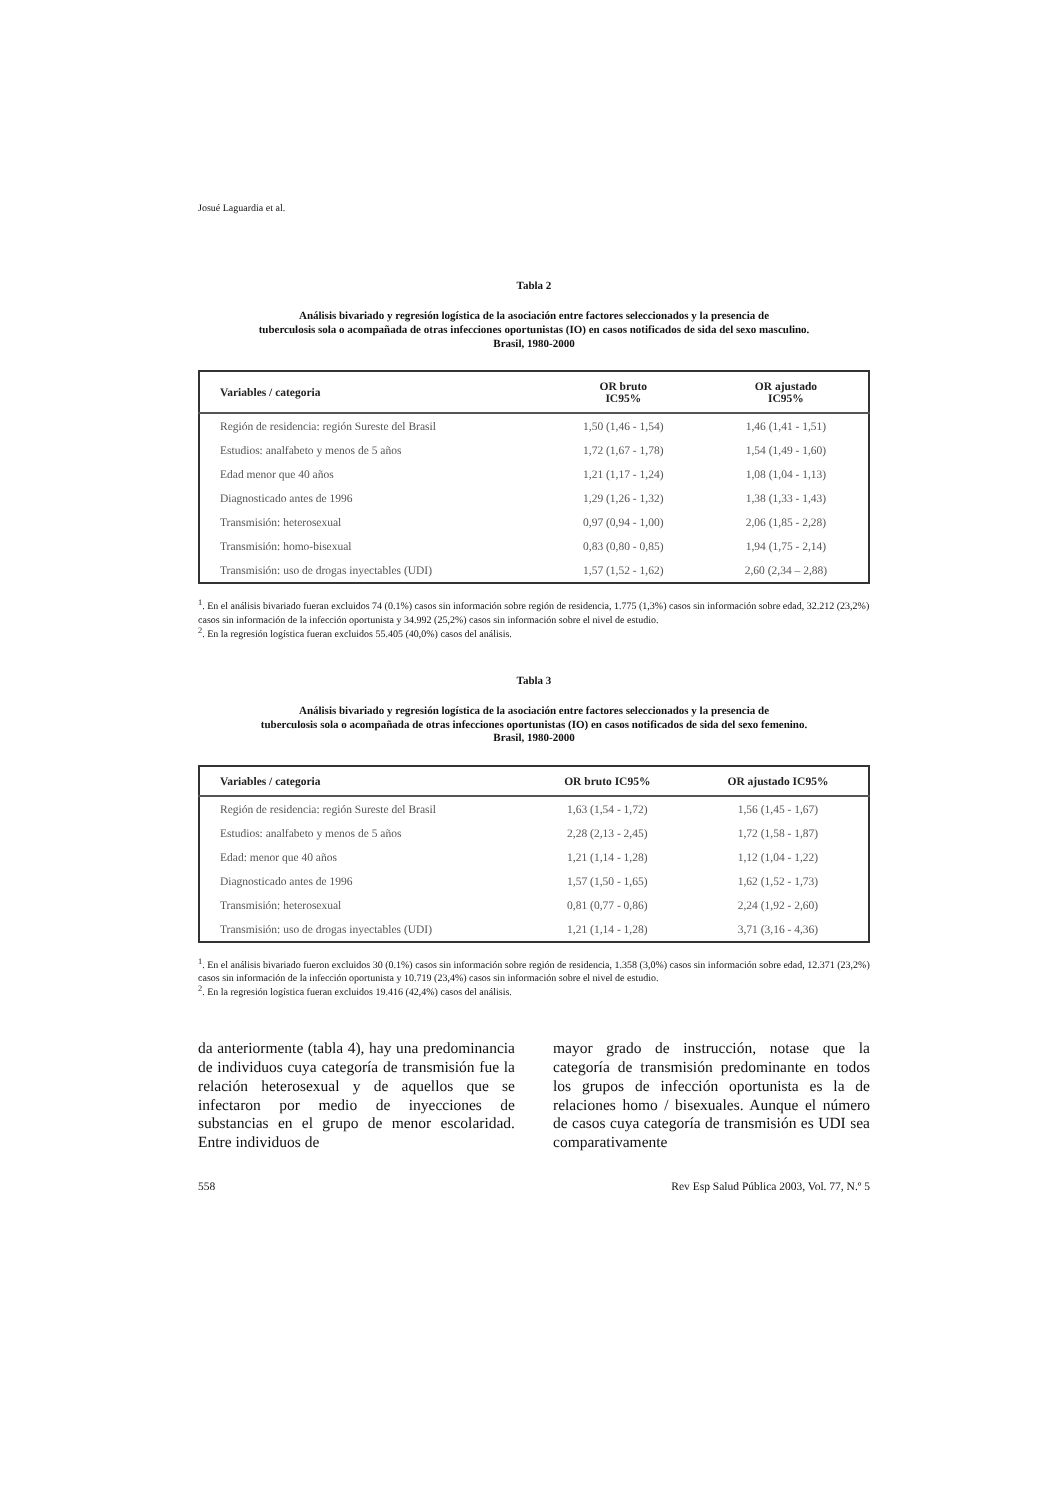Josué Laguardia et al.
Tabla 2
Análisis bivariado y regresión logística de la asociación entre factores seleccionados y la presencia de
tuberculosis sola o acompañada de otras infecciones oportunistas (IO) en casos notificados de sida del sexo masculino.
Brasil, 1980-2000
| Variables / categoria | OR bruto IC95% | OR ajustado IC95% |
| --- | --- | --- |
| Región de residencia: región Sureste del Brasil | 1,50 (1,46 - 1,54) | 1,46 (1,41 - 1,51) |
| Estudios: analfabeto y menos de 5 años | 1,72 (1,67 - 1,78) | 1,54 (1,49 - 1,60) |
| Edad menor que 40 años | 1,21 (1,17 - 1,24) | 1,08 (1,04 - 1,13) |
| Diagnosticado antes de 1996 | 1,29 (1,26 - 1,32) | 1,38 (1,33 - 1,43) |
| Transmisión: heterosexual | 0,97 (0,94 - 1,00) | 2,06 (1,85 - 2,28) |
| Transmisión: homo-bisexual | 0,83 (0,80 - 0,85) | 1,94 (1,75 - 2,14) |
| Transmisión: uso de drogas inyectables (UDI) | 1,57 (1,52 - 1,62) | 2,60 (2,34 – 2,88) |
<sup>1</sup>. En el análisis bivariado fueran excluidos 74 (0.1%) casos sin información sobre región de residencia, 1.775 (1,3%) casos sin información sobre edad, 32.212 (23,2%) casos sin información de la infección oportunista y 34.992 (25,2%) casos sin información sobre el nivel de estudio.
<sup>2</sup>. En la regresión logística fueran excluidos 55.405 (40,0%) casos del análisis.
Tabla 3
Análisis bivariado y regresión logística de la asociación entre factores seleccionados y la presencia de
tuberculosis sola o acompañada de otras infecciones oportunistas (IO) en casos notificados de sida del sexo femenino.
Brasil, 1980-2000
| Variables / categoria | OR bruto IC95% | OR ajustado IC95% |
| --- | --- | --- |
| Región de residencia: región Sureste del Brasil | 1,63 (1,54 - 1,72) | 1,56 (1,45 - 1,67) |
| Estudios: analfabeto y menos de 5 años | 2,28 (2,13 - 2,45) | 1,72 (1,58 - 1,87) |
| Edad: menor que 40 años | 1,21 (1,14 - 1,28) | 1,12 (1,04 - 1,22) |
| Diagnosticado antes de 1996 | 1,57 (1,50 - 1,65) | 1,62 (1,52 - 1,73) |
| Transmisión: heterosexual | 0,81 (0,77 - 0,86) | 2,24 (1,92 - 2,60) |
| Transmisión: uso de drogas inyectables (UDI) | 1,21 (1,14 - 1,28) | 3,71 (3,16 - 4,36) |
<sup>1</sup>. En el análisis bivariado fueron excluidos 30 (0.1%) casos sin información sobre región de residencia, 1.358 (3,0%) casos sin información sobre edad, 12.371 (23,2%) casos sin información de la infección oportunista y 10.719 (23,4%) casos sin información sobre el nivel de estudio.
<sup>2</sup>. En la regresión logística fueran excluidos 19.416 (42,4%) casos del análisis.
da anteriormente (tabla 4), hay una predominancia de individuos cuya categoría de transmisión fue la relación heterosexual y de aquellos que se infectaron por medio de inyecciones de substancias en el grupo de menor escolaridad. Entre individuos de
mayor grado de instrucción, notase que la categoría de transmisión predominante en todos los grupos de infección oportunista es la de relaciones homo / bisexuales. Aunque el número de casos cuya categoría de transmisión es UDI sea comparativamente
558 Rev Esp Salud Pública 2003, Vol. 77, N.º 5